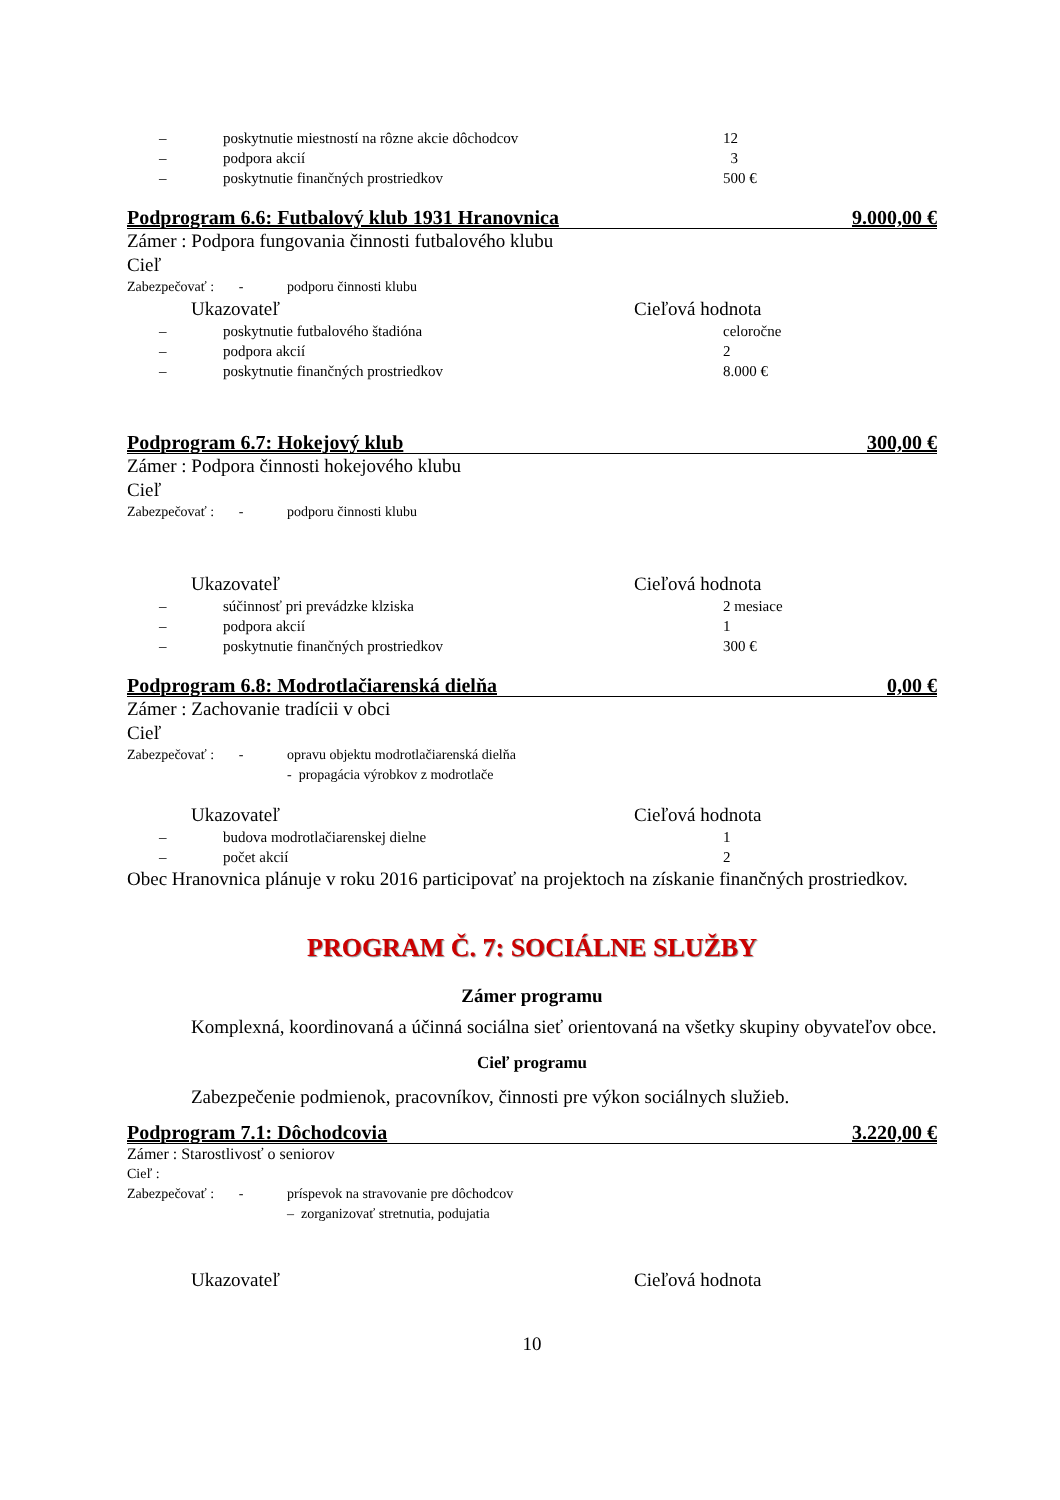– poskytnutie miestností na rôzne akcie dôchodcov 12
– podpora akcií 3
– poskytnutie finančných prostriedkov 500 €
Podprogram 6.6: Futbalový klub 1931 Hranovnica 9.000,00 €
Zámer : Podpora fungovania činnosti futbalového klubu
Cieľ
Zabezpečovať : - podporu činnosti klubu
Ukazovateľ Cieľová hodnota
– poskytnutie futbalového štadióna celoročne
– podpora akcií 2
– poskytnutie finančných prostriedkov 8.000 €
Podprogram 6.7: Hokejový klub 300,00 €
Zámer : Podpora činnosti hokejového klubu
Cieľ
Zabezpečovať : - podporu činnosti klubu
Ukazovateľ Cieľová hodnota
– súčinnosť pri prevádzke klziska 2 mesiace
– podpora akcií 1
– poskytnutie finančných prostriedkov 300 €
Podprogram 6.8: Modrotlačiarenská dielňa 0,00 €
Zámer : Zachovanie tradícii v obci
Cieľ
Zabezpečovať : - opravu objektu modrotlačiarenská dielňa
- propagácia výrobkov z modrotlače
Ukazovateľ Cieľová hodnota
– budova modrotlačiarenskej dielne 1
– počet akcií 2
Obec Hranovnica plánuje v roku 2016 participovať na projektoch na získanie finančných prostriedkov.
PROGRAM Č. 7: SOCIÁLNE SLUŽBY
Zámer programu
Komplexná, koordinovaná a účinná sociálna sieť orientovaná na všetky skupiny obyvateľov obce.
Cieľ programu
Zabezpečenie podmienok, pracovníkov, činnosti pre výkon sociálnych služieb.
Podprogram 7.1: Dôchodcovia 3.220,00 €
Zámer : Starostlivosť o seniorov
Cieľ :
Zabezpečovať : - príspevok na stravovanie pre dôchodcov
– zorganizovať stretnutia, podujatia
Ukazovateľ Cieľová hodnota
10